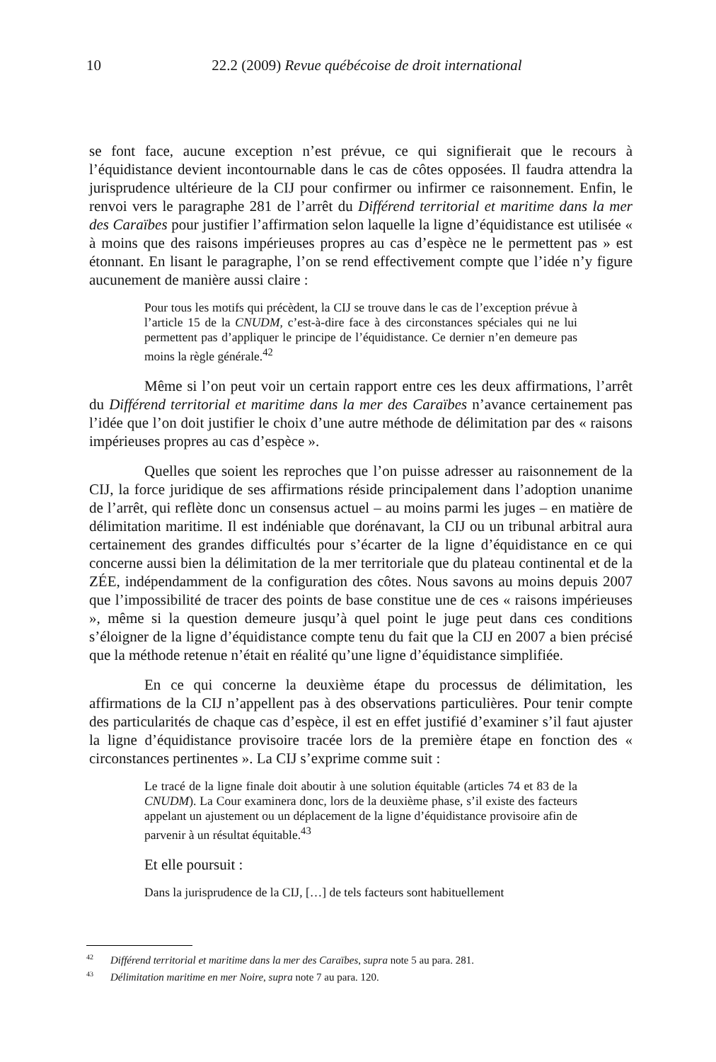10
22.2 (2009) Revue québécoise de droit international
se font face, aucune exception n’est prévue, ce qui signifierait que le recours à l’équidistance devient incontournable dans le cas de côtes opposées. Il faudra attendra la jurisprudence ultérieure de la CIJ pour confirmer ou infirmer ce raisonnement. Enfin, le renvoi vers le paragraphe 281 de l’arrêt du Différend territorial et maritime dans la mer des Caraïbes pour justifier l’affirmation selon laquelle la ligne d’équidistance est utilisée « à moins que des raisons impérieuses propres au cas d’espèce ne le permettent pas » est étonnant. En lisant le paragraphe, l’on se rend effectivement compte que l’idée n’y figure aucunement de manière aussi claire :
Pour tous les motifs qui précèdent, la CIJ se trouve dans le cas de l’exception prévue à l’article 15 de la CNUDM, c’est-à-dire face à des circonstances spéciales qui ne lui permettent pas d’appliquer le principe de l’équidistance. Ce dernier n’en demeure pas moins la règle générale.<sup>42</sup>
Même si l’on peut voir un certain rapport entre ces les deux affirmations, l’arrêt du Différend territorial et maritime dans la mer des Caraïbes n’avance certainement pas l’idée que l’on doit justifier le choix d’une autre méthode de délimitation par des « raisons impérieuses propres au cas d’espèce ».
Quelles que soient les reproches que l’on puisse adresser au raisonnement de la CIJ, la force juridique de ses affirmations réside principalement dans l’adoption unanime de l’arrêt, qui reflète donc un consensus actuel – au moins parmi les juges – en matière de délimitation maritime. Il est indéniable que dorénavant, la CIJ ou un tribunal arbitral aura certainement des grandes difficultés pour s’écarter de la ligne d’équidistance en ce qui concerne aussi bien la délimitation de la mer territoriale que du plateau continental et de la ZÉE, indépendamment de la configuration des côtes. Nous savons au moins depuis 2007 que l’impossibilité de tracer des points de base constitue une de ces « raisons impérieuses », même si la question demeure jusqu’à quel point le juge peut dans ces conditions s’éloigner de la ligne d’équidistance compte tenu du fait que la CIJ en 2007 a bien précisé que la méthode retenue n’était en réalité qu’une ligne d’équidistance simplifiée.
En ce qui concerne la deuxième étape du processus de délimitation, les affirmations de la CIJ n’appellent pas à des observations particulières. Pour tenir compte des particularités de chaque cas d’espèce, il est en effet justifié d’examiner s’il faut ajuster la ligne d’équidistance provisoire tracée lors de la première étape en fonction des « circonstances pertinentes ». La CIJ s’exprime comme suit :
Le tracé de la ligne finale doit aboutir à une solution équitable (articles 74 et 83 de la CNUDM). La Cour examinera donc, lors de la deuxième phase, s’il existe des facteurs appelant un ajustement ou un déplacement de la ligne d’équidistance provisoire afin de parvenir à un résultat équitable.<sup>43</sup>
Et elle poursuit :
Dans la jurisprudence de la CIJ, […] de tels facteurs sont habituellement
<sup>42</sup> Différend territorial et maritime dans la mer des Caraïbes, supra note 5 au para. 281.
<sup>43</sup> Délimitation maritime en mer Noire, supra note 7 au para. 120.